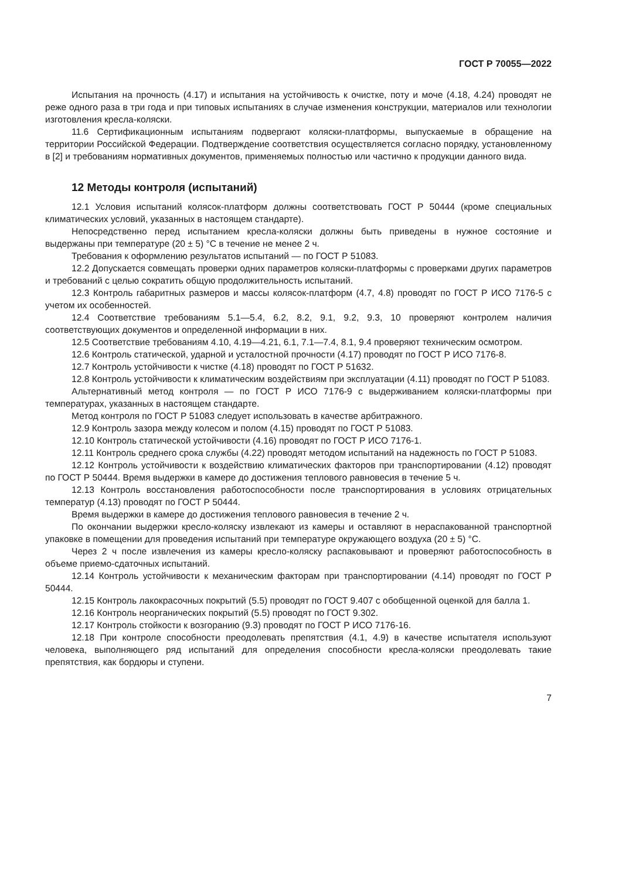ГОСТ Р 70055—2022
Испытания на прочность (4.17) и испытания на устойчивость к очистке, поту и моче (4.18, 4.24) проводят не реже одного раза в три года и при типовых испытаниях в случае изменения конструкции, материалов или технологии изготовления кресла-коляски.
11.6 Сертификационным испытаниям подвергают коляски-платформы, выпускаемые в обращение на территории Российской Федерации. Подтверждение соответствия осуществляется согласно порядку, установленному в [2] и требованиям нормативных документов, применяемых полностью или частично к продукции данного вида.
12 Методы контроля (испытаний)
12.1 Условия испытаний колясок-платформ должны соответствовать ГОСТ Р 50444 (кроме специальных климатических условий, указанных в настоящем стандарте).
Непосредственно перед испытанием кресла-коляски должны быть приведены в нужное состояние и выдержаны при температуре (20 ± 5) °С в течение не менее 2 ч.
Требования к оформлению результатов испытаний — по ГОСТ Р 51083.
12.2 Допускается совмещать проверки одних параметров коляски-платформы с проверками других параметров и требований с целью сократить общую продолжительность испытаний.
12.3 Контроль габаритных размеров и массы колясок-платформ (4.7, 4.8) проводят по ГОСТ Р ИСО 7176-5 с учетом их особенностей.
12.4 Соответствие требованиям 5.1—5.4, 6.2, 8.2, 9.1, 9.2, 9.3, 10 проверяют контролем наличия соответствующих документов и определенной информации в них.
12.5 Соответствие требованиям 4.10, 4.19—4.21, 6.1, 7.1—7.4, 8.1, 9.4 проверяют техническим осмотром.
12.6 Контроль статической, ударной и усталостной прочности (4.17) проводят по ГОСТ Р ИСО 7176-8.
12.7 Контроль устойчивости к чистке (4.18) проводят по ГОСТ Р 51632.
12.8 Контроль устойчивости к климатическим воздействиям при эксплуатации (4.11) проводят по ГОСТ Р 51083.
Альтернативный метод контроля — по ГОСТ Р ИСО 7176-9 с выдерживанием коляски-платформы при температурах, указанных в настоящем стандарте.
Метод контроля по ГОСТ Р 51083 следует использовать в качестве арбитражного.
12.9 Контроль зазора между колесом и полом (4.15) проводят по ГОСТ Р 51083.
12.10 Контроль статической устойчивости (4.16) проводят по ГОСТ Р ИСО 7176-1.
12.11 Контроль среднего срока службы (4.22) проводят методом испытаний на надежность по ГОСТ Р 51083.
12.12 Контроль устойчивости к воздействию климатических факторов при транспортировании (4.12) проводят по ГОСТ Р 50444. Время выдержки в камере до достижения теплового равновесия в течение 5 ч.
12.13 Контроль восстановления работоспособности после транспортирования в условиях отрицательных температур (4.13) проводят по ГОСТ Р 50444.
Время выдержки в камере до достижения теплового равновесия в течение 2 ч.
По окончании выдержки кресло-коляску извлекают из камеры и оставляют в нераспакованной транспортной упаковке в помещении для проведения испытаний при температуре окружающего воздуха (20 ± 5) °С.
Через 2 ч после извлечения из камеры кресло-коляску распаковывают и проверяют работоспособность в объеме приемо-сдаточных испытаний.
12.14 Контроль устойчивости к механическим факторам при транспортировании (4.14) проводят по ГОСТ Р 50444.
12.15 Контроль лакокрасочных покрытий (5.5) проводят по ГОСТ 9.407 с обобщенной оценкой для балла 1.
12.16 Контроль неорганических покрытий (5.5) проводят по ГОСТ 9.302.
12.17 Контроль стойкости к возгоранию (9.3) проводят по ГОСТ Р ИСО 7176-16.
12.18 При контроле способности преодолевать препятствия (4.1, 4.9) в качестве испытателя используют человека, выполняющего ряд испытаний для определения способности кресла-коляски преодолевать такие препятствия, как бордюры и ступени.
7